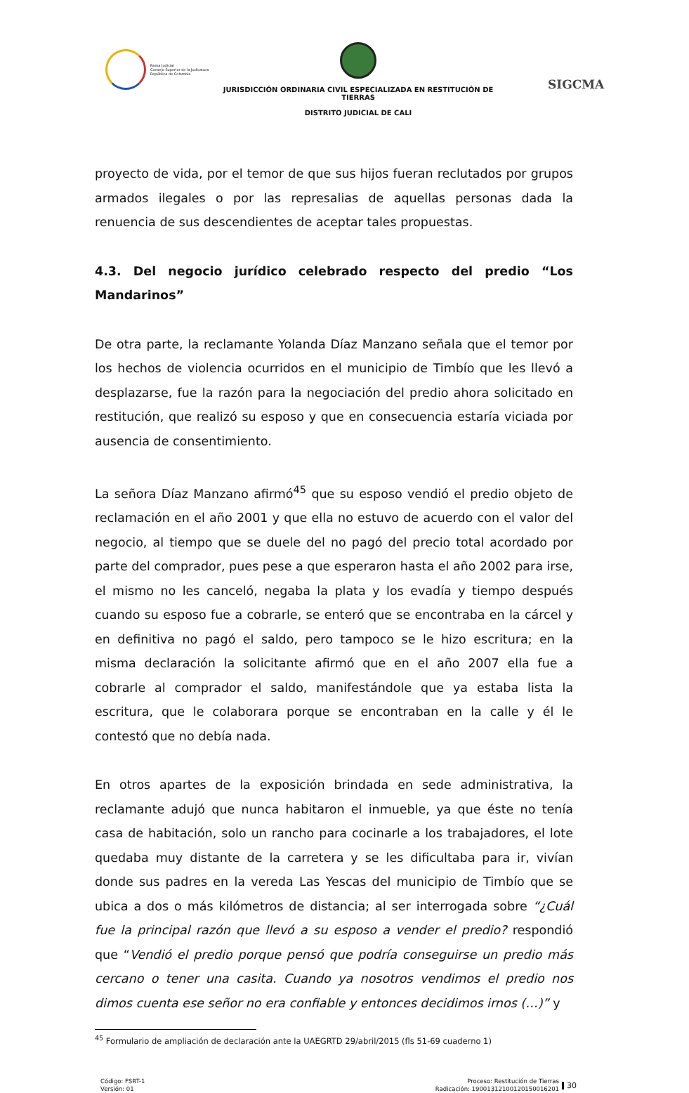Rama Judicial
Consejo Superior de la Judicatura
República de Colombia
JURISDICCIÓN ORDINARIA CIVIL ESPECIALIZADA EN RESTITUCIÓN DE TIERRAS
DISTRITO JUDICIAL DE CALI
SIGCMA
proyecto de vida, por el temor de que sus hijos fueran reclutados por grupos armados ilegales o por las represalias de aquellas personas dada la renuencia de sus descendientes de aceptar tales propuestas.
4.3. Del negocio jurídico celebrado respecto del predio “Los Mandarinos”
De otra parte, la reclamante Yolanda Díaz Manzano señala que el temor por los hechos de violencia ocurridos en el municipio de Timbío que les llevó a desplazarse, fue la razón para la negociación del predio ahora solicitado en restitución, que realizó su esposo y que en consecuencia estaría viciada por ausencia de consentimiento.
La señora Díaz Manzano afirmó<sup>45</sup> que su esposo vendió el predio objeto de reclamación en el año 2001 y que ella no estuvo de acuerdo con el valor del negocio, al tiempo que se duele del no pagó del precio total acordado por parte del comprador, pues pese a que esperaron hasta el año 2002 para irse, el mismo no les canceló, negaba la plata y los evadía y tiempo después cuando su esposo fue a cobrarle, se enteró que se encontraba en la cárcel y en definitiva no pagó el saldo, pero tampoco se le hizo escritura; en la misma declaración la solicitante afirmó que en el año 2007 ella fue a cobrarle al comprador el saldo, manifestándole que ya estaba lista la escritura, que le colaborara porque se encontraban en la calle y él le contestó que no debía nada.
En otros apartes de la exposición brindada en sede administrativa, la reclamante adujó que nunca habitaron el inmueble, ya que éste no tenía casa de habitación, solo un rancho para cocinarle a los trabajadores, el lote quedaba muy distante de la carretera y se les dificultaba para ir, vivían donde sus padres en la vereda Las Yescas del municipio de Timbío que se ubica a dos o más kilómetros de distancia; al ser interrogada sobre “¿Cuál fue la principal razón que llevó a su esposo a vender el predio? respondió que “Vendió el predio porque pensó que podría conseguirse un predio más cercano o tener una casita. Cuando ya nosotros vendimos el predio nos dimos cuenta ese señor no era confiable y entonces decidimos irnos (…)” y
<sup>45</sup> Formulario de ampliación de declaración ante la UAEGRTD 29/abril/2015 (fls 51-69 cuaderno 1)
Código: FSRT-1
Versión: 01
Proceso: Restitución de Tierras
Radicación: 19001312100120150016201
30